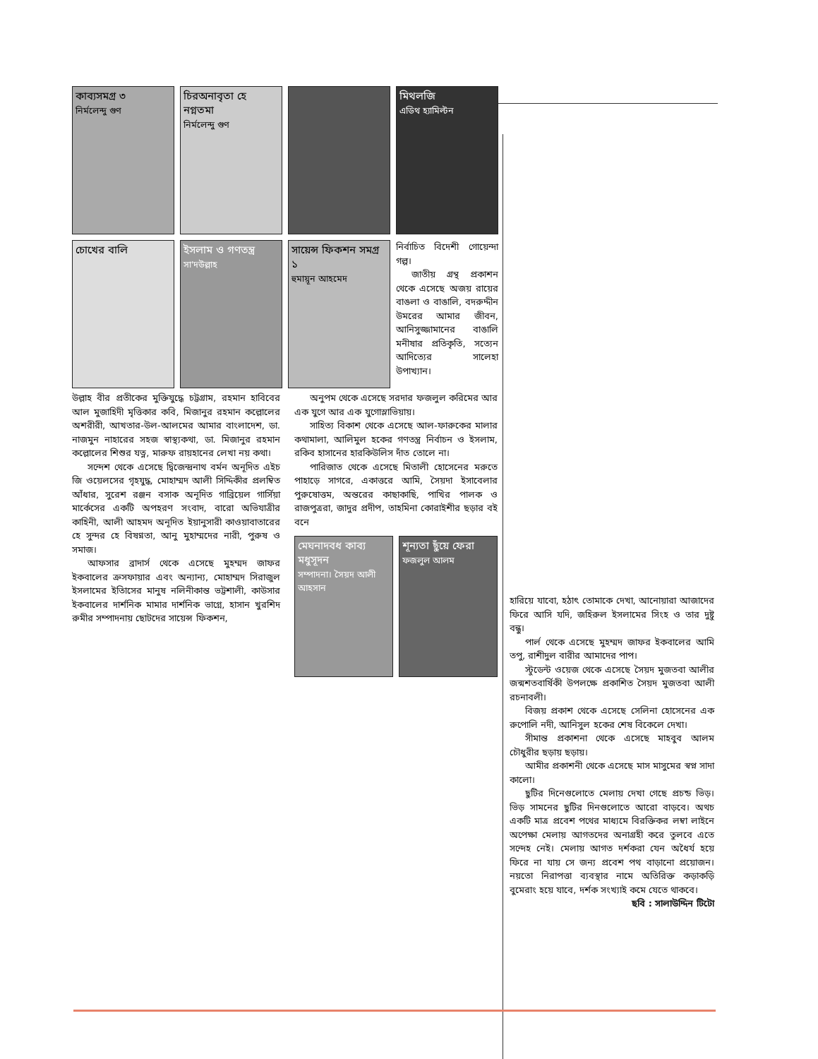কাব্যসমগ্র ৩
নির্মলেন্দু গুণ
চিরঅনাবৃতা হে নগ্নতমা
নির্মলেন্দু গুণ
মিথলজি
এডিথ হ্যামিল্টন
চোখের বালি ইসলাম ও গণতন্ত্র
সা'দউল্লাহ
সায়েন্স ফিকশন সমগ্র ১
হুমায়ূন আহমেদ
নির্বাচিত বিদেশী গোয়েন্দা গল্প।
জাতীয় গ্রন্থ প্রকাশন থেকে এসেছে অজয় রায়ের বাঙলা ও বাঙালি, বদরুদ্দীন উমরের আমার জীবন, আনিসুজ্জামানের বাঙালি মনীষার প্রতিকৃতি, সত্যেন আদিত্যের সালেহা উপাখ্যান।
উল্লাহ বীর প্রতীকের মুক্তিযুদ্ধে চট্টগ্রাম, রহমান হাবিবের আল মুজাহিদী মৃত্তিকার কবি, মিজানুর রহমান কল্লোলের অশরীরী, আখতার-উল-আলমের আমার বাংলাদেশ, ডা. নাজমুন নাহারের সহজ স্বাস্থ্যকথা, ডা. মিজানুর রহমান কল্লোলের শিশুর যত্ন, মারুফ রায়হানের লেখা নয় কথা।
সন্দেশ থেকে এসেছে দ্বিজেন্দ্রনাথ বর্মন অনূদিত এইচ জি ওয়েলসের গৃহযুদ্ধ, মোহাম্মদ আলী সিদ্দিকীর প্রলম্বিত আঁধার, সুরেশ রঞ্জন বসাক অনূদিত গাব্রিয়েল গার্সিয়া মার্কেসের একটি অপহরণ সংবাদ, বারো অভিযাত্রীর কাহিনী, আলী আহমদ অনূদিত ইয়ানুসারী কাওয়াবাতারের হে সুন্দর হে বিষণ্নতা, আনু মুহাম্মদের নারী, পুরুষ ও সমাজ।
আফসার ব্রাদার্স থেকে এসেছে মুহম্মদ জাফর ইকবালের ক্রসফায়ার এবং অন্যান্য, মোহাম্মদ সিরাজুল ইসলামের ইতিাসের মানুষ নলিনীকান্ত ভট্টশালী, কাউসার ইকবালের দার্শনিক মামার দার্শনিক ভাগ্নে, হাসান খুরশিদ রুমীর সম্পাদনায় ছোটদের সায়েন্স ফিকশন,
অনুপম থেকে এসেছে সরদার ফজলুল করিমের আর এক যুগে আর এক যুগোস্লাভিয়ায়।
সাহিত্য বিকাশ থেকে এসেছে আল-ফারুকের মালার কথামালা, আলিমুল হকের গণতন্ত্র নির্বাচন ও ইসলাম, রকিব হাসানের হারকিউলিস দাঁত তোলে না।
পারিজাত থেকে এসেছে মিতালী হোসেনের মরুতে পাহাড়ে সাগরে, একাত্তরে আমি, সৈয়দা ইসাবেলার পুরুষোত্তম, অন্তরের কাছাকাছি, পাখির পালক ও রাজপুত্ররা, জাদুর প্রদীপ, তাহমিনা কোরাইশীর ছড়ার বই বনে
মেঘনাদবধ কাব্য
মধুসূদন
সম্পাদনা। সৈয়দ আলী আহসান
শূন্যতা ছুঁয়ে ফেরা
ফজলুল আলম
হারিয়ে যাবো, হঠাৎ তোমাকে দেখা, আনোয়ারা আজাদের ফিরে আসি যদি, জহিরুল ইসলামের সিংহ ও তার দুষ্টু বন্ধু।
পার্ল থেকে এসেছে মুহম্মদ জাফর ইকবালের আমি তপু, রাশীদুল বারীর আমাদের পাপ।
স্টুডেন্ট ওয়েজ থেকে এসেছে সৈয়দ মুজতবা আলীর জন্মশতবার্ষিকী উপলক্ষে প্রকাশিত সৈয়দ মুজতবা আলী রচনাবলী।
বিজয় প্রকাশ থেকে এসেছে সেলিনা হোসেনের এক রুপোলি নদী, আনিসুল হকের শেষ বিকেলে দেখা।
সীমান্ত প্রকাশনা থেকে এসেছে মাহবুব আলম চৌধুরীর ছড়ায় ছড়ায়।
আমীর প্রকাশনী থেকে এসেছে মাস মাসুমের স্বপ্ন সাদা কালো।
ছুটির দিনেগুলোতে মেলায় দেখা গেছে প্রচন্ড ভিড়। ভিড় সামনের ছুটির দিনগুলোতে আরো বাড়বে। অথচ একটি মাত্র প্রবেশ পথের মাধ্যমে বিরক্তিকর লম্বা লাইনে অপেক্ষা মেলায় আগতদের অনাগ্রহী করে তুলবে এতে সন্দেহ নেই। মেলায় আগত দর্শকরা যেন অধৈর্য হয়ে ফিরে না যায় সে জন্য প্রবেশ পথ বাড়ানো প্রয়োজন। নয়তো নিরাপত্তা ব্যবস্থার নামে অতিরিক্ত কড়াকড়ি বুমেরাং হয়ে যাবে, দর্শক সংখ্যাই কমে যেতে থাকবে।
ছবি : সালাউদ্দিন টিটো